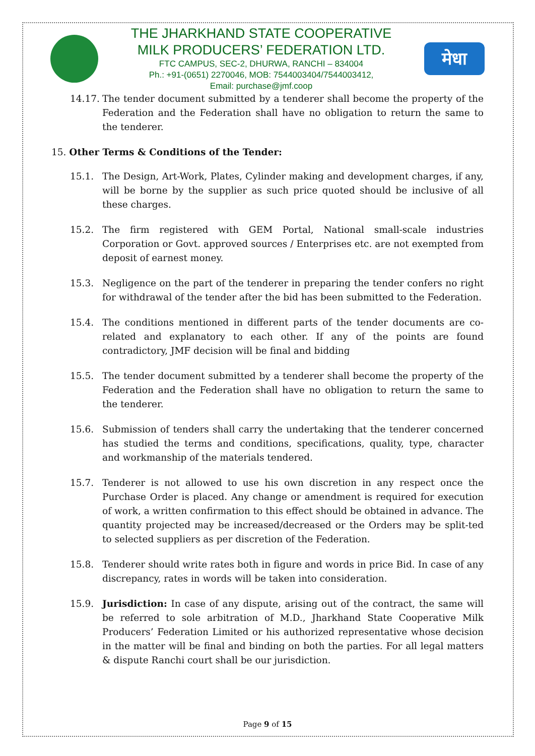THE JHARKHAND STATE COOPERATIVE
MILK PRODUCERS’ FEDERATION LTD.
FTC CAMPUS, SEC-2, DHURWA, RANCHI – 834004
Ph.: +91-(0651) 2270046, MOB: 7544003404/7544003412,
Email: purchase@jmf.coop
मेधा
14.17.
The tender document submitted by a tenderer shall become the property of the Federation and the Federation shall have no obligation to return the same to the tenderer.
15. Other Terms & Conditions of the Tender:
15.1. The Design, Art-Work, Plates, Cylinder making and development charges, if any, will be borne by the supplier as such price quoted should be inclusive of all these charges.
15.2. The firm registered with GEM Portal, National small-scale industries Corporation or Govt. approved sources / Enterprises etc. are not exempted from deposit of earnest money.
15.3. Negligence on the part of the tenderer in preparing the tender confers no right for withdrawal of the tender after the bid has been submitted to the Federation.
15.4. The conditions mentioned in different parts of the tender documents are co-related and explanatory to each other. If any of the points are found contradictory, JMF decision will be final and bidding
15.5. The tender document submitted by a tenderer shall become the property of the Federation and the Federation shall have no obligation to return the same to the tenderer.
15.6. Submission of tenders shall carry the undertaking that the tenderer concerned has studied the terms and conditions, specifications, quality, type, character and workmanship of the materials tendered.
15.7. Tenderer is not allowed to use his own discretion in any respect once the Purchase Order is placed. Any change or amendment is required for execution of work, a written confirmation to this effect should be obtained in advance. The quantity projected may be increased/decreased or the Orders may be split-ted to selected suppliers as per discretion of the Federation.
15.8. Tenderer should write rates both in figure and words in price Bid. In case of any discrepancy, rates in words will be taken into consideration.
15.9. Jurisdiction: In case of any dispute, arising out of the contract, the same will be referred to sole arbitration of M.D., Jharkhand State Cooperative Milk Producers’ Federation Limited or his authorized representative whose decision in the matter will be final and binding on both the parties. For all legal matters & dispute Ranchi court shall be our jurisdiction.
Page 9 of 15